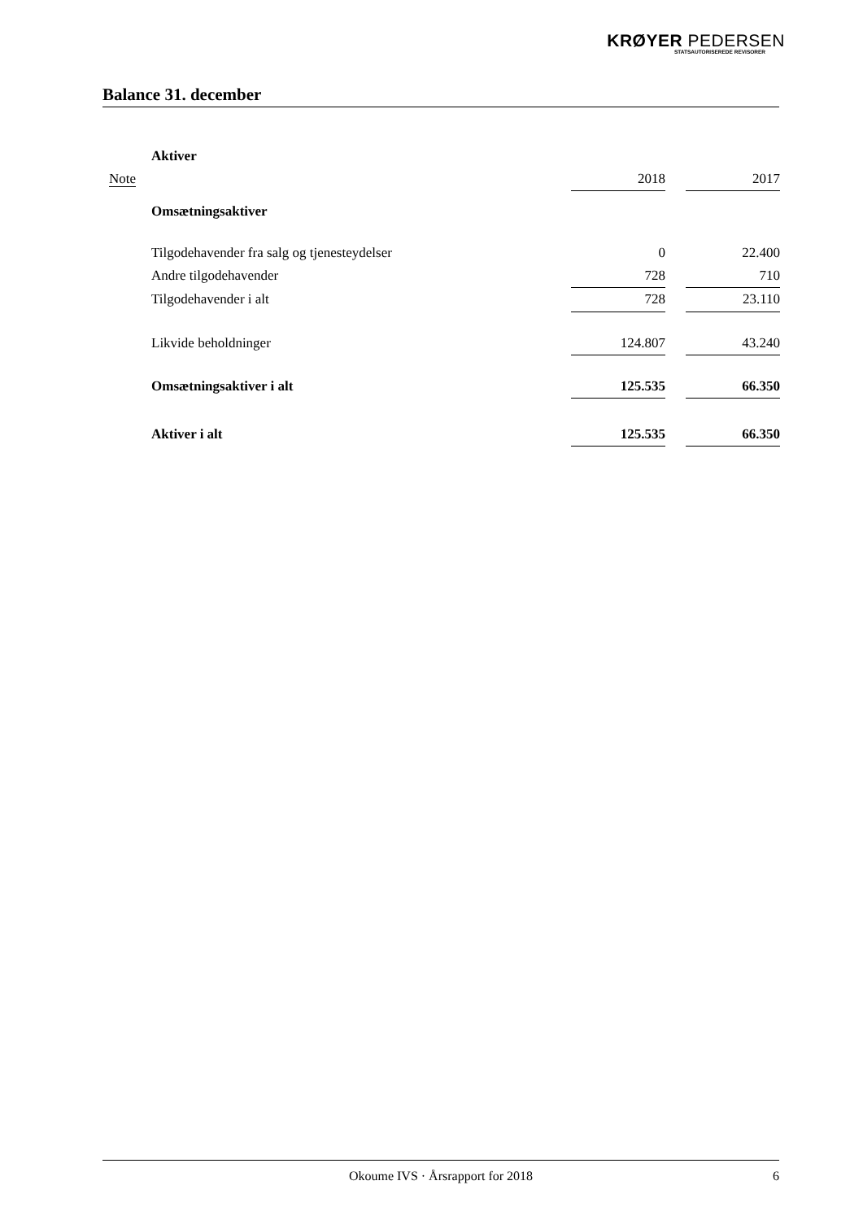KRØYER PEDERSEN
STATSAUTORISEREDE REVISORER
Balance 31. december
| | Aktiver | | | |
| Note | | 2018 | | 2017 |
| | Omsætningsaktiver | | | |
| | Tilgodehavender fra salg og tjenesteydelser | 0 | | 22.400 |
| | Andre tilgodehavender | 728 | | 710 |
| | Tilgodehavender i alt | 728 | | 23.110 |
| | Likvide beholdninger | 124.807 | | 43.240 |
| | Omsætningsaktiver i alt | 125.535 | | 66.350 |
| | Aktiver i alt | 125.535 | | 66.350 |
Okoume IVS · Årsrapport for 2018 6